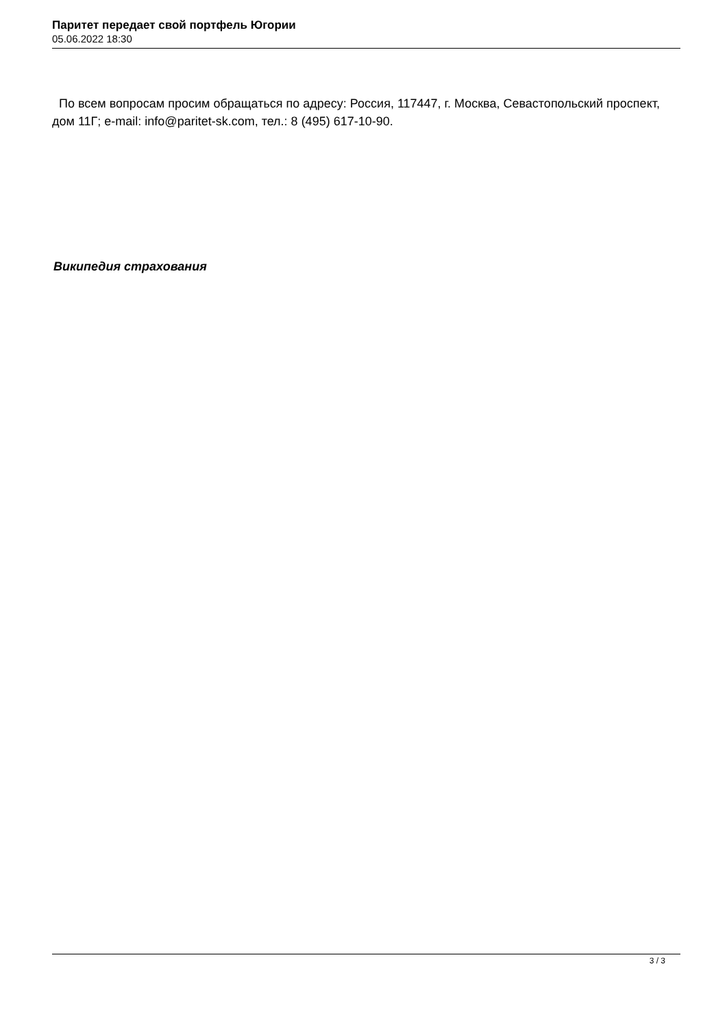Паритет передает свой портфель Югории
05.06.2022 18:30
По всем вопросам просим обращаться по адресу: Россия, 117447, г. Москва, Севастопольский проспект, дом 11Г; e-mail: info@paritet-sk.com, тел.: 8 (495) 617-10-90.
Википедия страхования
3 / 3